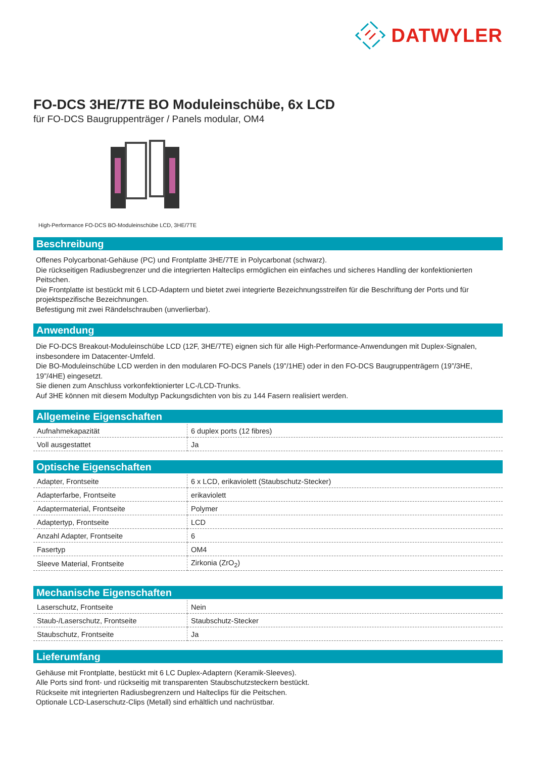DATWYLER
FO-DCS 3HE/7TE BO Moduleinschübe, 6x LCD
für FO-DCS Baugruppenträger / Panels modular, OM4
High-Performance FO-DCS BO-Moduleinschübe LCD, 3HE/7TE
Beschreibung
Offenes Polycarbonat-Gehäuse (PC) und Frontplatte 3HE/7TE in Polycarbonat (schwarz).
Die rückseitigen Radiusbegrenzer und die integrierten Halteclips ermöglichen ein einfaches und sicheres Handling der konfektionierten Peitschen.
Die Frontplatte ist bestückt mit 6 LCD-Adaptern und bietet zwei integrierte Bezeichnungsstreifen für die Beschriftung der Ports und für projektspezifische Bezeichnungen.
Befestigung mit zwei Rändelschrauben (unverlierbar).
Anwendung
Die FO-DCS Breakout-Moduleinschübe LCD (12F, 3HE/7TE) eignen sich für alle High-Performance-Anwendungen mit Duplex-Signalen, insbesondere im Datacenter-Umfeld.
Die BO-Moduleinschübe LCD werden in den modularen FO-DCS Panels (19”/1HE) oder in den FO-DCS Baugruppenträgern (19”/3HE, 19”/4HE) eingesetzt.
Sie dienen zum Anschluss vorkonfektionierter LC-/LCD-Trunks.
Auf 3HE können mit diesem Modultyp Packungsdichten von bis zu 144 Fasern realisiert werden.
Allgemeine Eigenschaften
| Aufnahmekapazität | 6 duplex ports (12 fibres) |
| Voll ausgestattet | Ja |
Optische Eigenschaften
| Adapter, Frontseite | 6 x LCD, erikaviolett (Staubschutz-Stecker) |
| Adapterfarbe, Frontseite | erikaviolett |
| Adaptermaterial, Frontseite | Polymer |
| Adaptertyp, Frontseite | LCD |
| Anzahl Adapter, Frontseite | 6 |
| Fasertyp | OM4 |
| Sleeve Material, Frontseite | Zirkonia (ZrO<sub>2</sub>) |
Mechanische Eigenschaften
| Laserschutz, Frontseite | Nein |
| Staub-/Laserschutz, Frontseite | Staubschutz-Stecker |
| Staubschutz, Frontseite | Ja |
Lieferumfang
Gehäuse mit Frontplatte, bestückt mit 6 LC Duplex-Adaptern (Keramik-Sleeves).
Alle Ports sind front- und rückseitig mit transparenten Staubschutzsteckern bestückt.
Rückseite mit integrierten Radiusbegrenzern und Halteclips für die Peitschen.
Optionale LCD-Laserschutz-Clips (Metall) sind erhältlich und nachrüstbar.